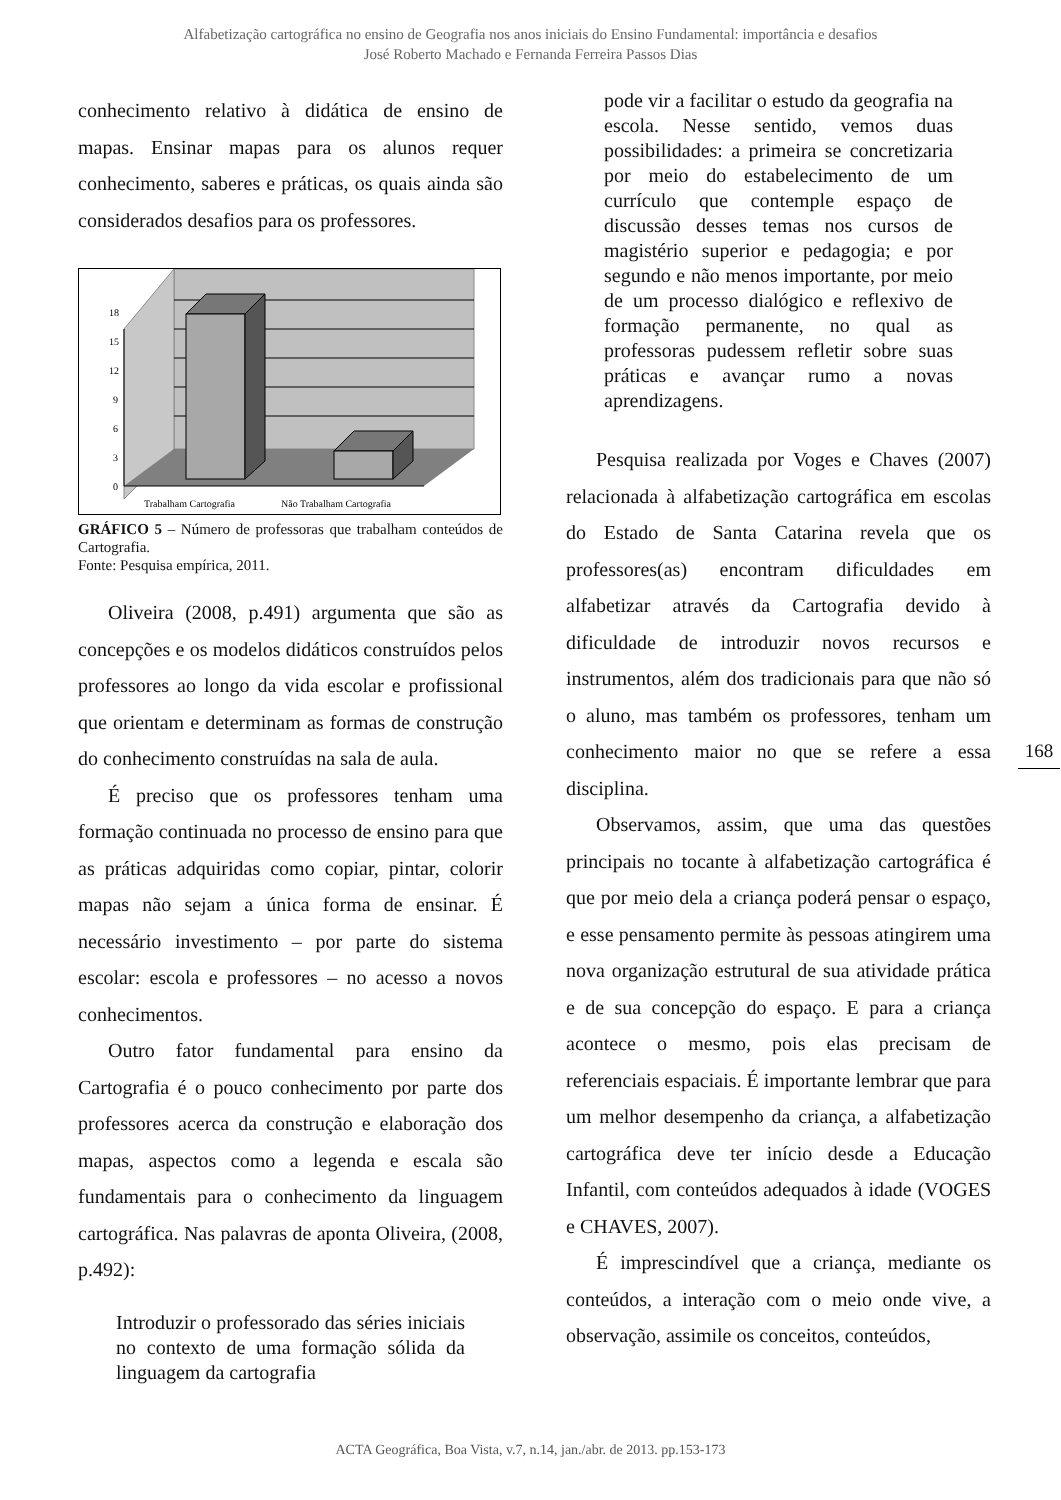Alfabetização cartográfica no ensino de Geografia nos anos iniciais do Ensino Fundamental: importância e desafios
José Roberto Machado e Fernanda Ferreira Passos Dias
conhecimento relativo à didática de ensino de mapas. Ensinar mapas para os alunos requer conhecimento, saberes e práticas, os quais ainda são considerados desafios para os professores.
18
15
12
9
6
3
0
Trabalham Cartografia
Não Trabalham Cartografia
GRÁFICO 5 – Número de professoras que trabalham conteúdos de Cartografia.
Fonte: Pesquisa empírica, 2011.
Oliveira (2008, p.491) argumenta que são as concepções e os modelos didáticos construídos pelos professores ao longo da vida escolar e profissional que orientam e determinam as formas de construção do conhecimento construídas na sala de aula.
É preciso que os professores tenham uma formação continuada no processo de ensino para que as práticas adquiridas como copiar, pintar, colorir mapas não sejam a única forma de ensinar. É necessário investimento – por parte do sistema escolar: escola e professores – no acesso a novos conhecimentos.
Outro fator fundamental para ensino da Cartografia é o pouco conhecimento por parte dos professores acerca da construção e elaboração dos mapas, aspectos como a legenda e escala são fundamentais para o conhecimento da linguagem cartográfica. Nas palavras de aponta Oliveira, (2008, p.492):
Introduzir o professorado das séries iniciais no contexto de uma formação sólida da linguagem da cartografia
pode vir a facilitar o estudo da geografia na escola. Nesse sentido, vemos duas possibilidades: a primeira se concretizaria por meio do estabelecimento de um currículo que contemple espaço de discussão desses temas nos cursos de magistério superior e pedagogia; e por segundo e não menos importante, por meio de um processo dialógico e reflexivo de formação permanente, no qual as professoras pudessem refletir sobre suas práticas e avançar rumo a novas aprendizagens.
Pesquisa realizada por Voges e Chaves (2007) relacionada à alfabetização cartográfica em escolas do Estado de Santa Catarina revela que os professores(as) encontram dificuldades em alfabetizar através da Cartografia devido à dificuldade de introduzir novos recursos e instrumentos, além dos tradicionais para que não só o aluno, mas também os professores, tenham um conhecimento maior no que se refere a essa disciplina.
Observamos, assim, que uma das questões principais no tocante à alfabetização cartográfica é que por meio dela a criança poderá pensar o espaço, e esse pensamento permite às pessoas atingirem uma nova organização estrutural de sua atividade prática e de sua concepção do espaço. E para a criança acontece o mesmo, pois elas precisam de referenciais espaciais. É importante lembrar que para um melhor desempenho da criança, a alfabetização cartográfica deve ter início desde a Educação Infantil, com conteúdos adequados à idade (VOGES e CHAVES, 2007).
É imprescindível que a criança, mediante os conteúdos, a interação com o meio onde vive, a observação, assimile os conceitos, conteúdos,
168
ACTA Geográfica, Boa Vista, v.7, n.14, jan./abr. de 2013. pp.153-173